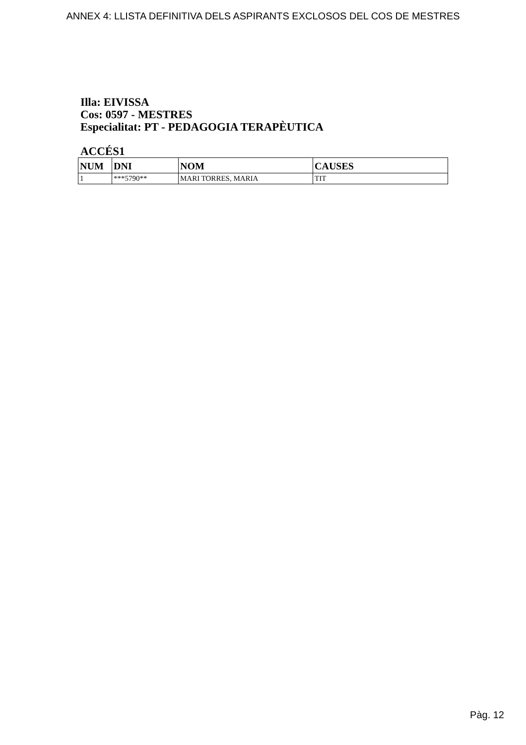ANNEX 4: LLISTA DEFINITIVA DELS ASPIRANTS EXCLOSOS DEL COS DE MESTRES
Illa: EIVISSA
Cos: 0597 - MESTRES
Especialitat: PT - PEDAGOGIA TERAPÈUTICA
ACCÉS1
| NUM | DNI | NOM | CAUSES |
| --- | --- | --- | --- |
| 1 | ***5790** | MARI TORRES, MARIA | TIT |
Pàg. 12